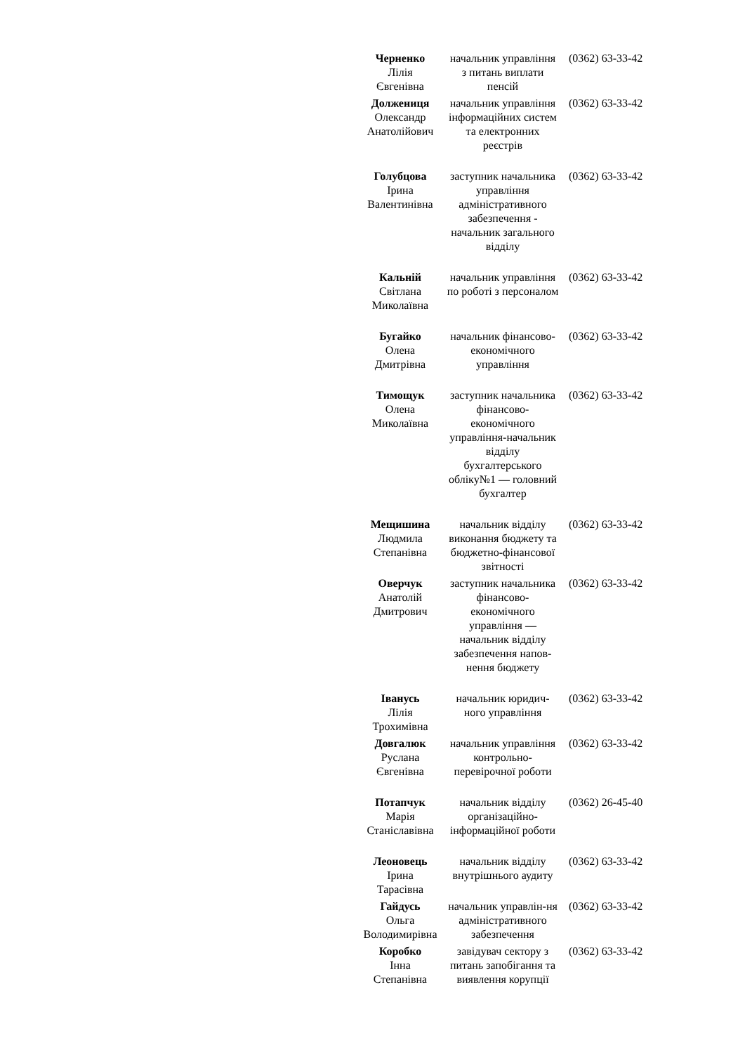| Черненко Лілія Євгенівна | начальник управління з питань виплати пенсій | (0362) 63-33-42 |
| Должениця Олександр Анатолійович | начальник управління інформаційних систем та електронних реєстрів | (0362) 63-33-42 |
| Голубцова Ірина Валентинівна | заступник начальника управління адміністративного забезпечення - начальник загального відділу | (0362) 63-33-42 |
| Кальній Світлана Миколаївна | начальник управління по роботі з персоналом | (0362) 63-33-42 |
| Бугайко Олена Дмитрівна | начальник фінансово-економічного управління | (0362) 63-33-42 |
| Тимощук Олена Миколаївна | заступник начальника фінансово-економічного управління-начальник відділу бухгалтерського обліку№1 — головний бухгалтер | (0362) 63-33-42 |
| Мещишина Людмила Степанівна | начальник відділу виконання бюджету та бюджетно-фінансової звітності | (0362) 63-33-42 |
| Оверчук Анатолій Дмитрович | заступник начальника фінансово-економічного управління — начальник відділу забезпечення напов-нення бюджету | (0362) 63-33-42 |
| Іванусь Лілія Трохимівна | начальник юридич-ного управління | (0362) 63-33-42 |
| Довгалюк Руслана Євгенівна | начальник управління контрольно-перевірочної роботи | (0362) 63-33-42 |
| Потапчук Марія Станіславівна | начальник відділу організаційно-інформаційної роботи | (0362) 26-45-40 |
| Леоновець Ірина Тарасівна | начальник відділу внутрішнього аудиту | (0362) 63-33-42 |
| Гайдусь Ольга Володимирівна | начальник управлін-ня адміністративного забезпечення | (0362) 63-33-42 |
| Коробко Інна Степанівна | завідувач сектору з питань запобігання та виявлення корупції | (0362) 63-33-42 |